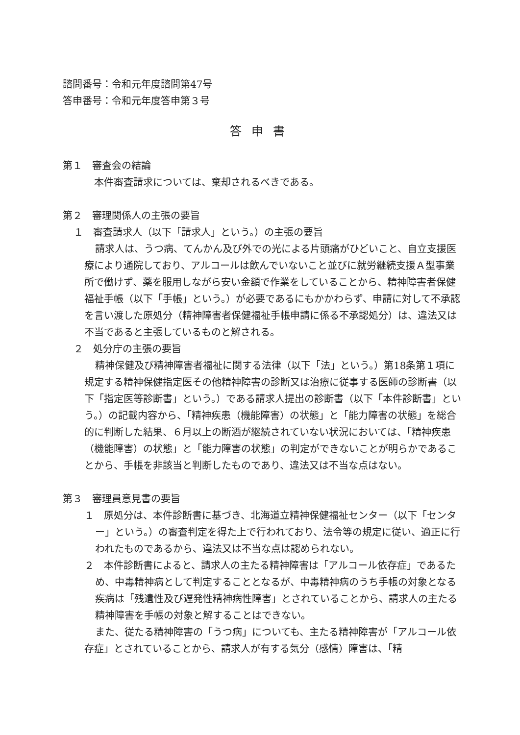諮問番号：令和元年度諮問第47号
答申番号：令和元年度答申第３号
答申書
第１　審査会の結論
本件審査請求については、棄却されるべきである。
第２　審理関係人の主張の要旨
１　審査請求人（以下「請求人」という。）の主張の要旨
請求人は、うつ病、てんかん及び外での光による片頭痛がひどいこと、自立支援医療により通院しており、アルコールは飲んでいないこと並びに就労継続支援Ａ型事業所で働けず、薬を服用しながら安い金額で作業をしていることから、精神障害者保健福祉手帳（以下「手帳」という。）が必要であるにもかかわらず、申請に対して不承認を言い渡した原処分（精神障害者保健福祉手帳申請に係る不承認処分）は、違法又は不当であると主張しているものと解される。
２　処分庁の主張の要旨
精神保健及び精神障害者福祉に関する法律（以下「法」という。）第18条第１項に規定する精神保健指定医その他精神障害の診断又は治療に従事する医師の診断書（以下「指定医等診断書」という。）である請求人提出の診断書（以下「本件診断書」という。）の記載内容から、「精神疾患（機能障害）の状態」と「能力障害の状態」を総合的に判断した結果、６月以上の断酒が継続されていない状況においては、「精神疾患（機能障害）の状態」と「能力障害の状態」の判定ができないことが明らかであることから、手帳を非該当と判断したものであり、違法又は不当な点はない。
第３　審理員意見書の要旨
１　原処分は、本件診断書に基づき、北海道立精神保健福祉センター（以下「センター」という。）の審査判定を得た上で行われており、法令等の規定に従い、適正に行われたものであるから、違法又は不当な点は認められない。
２　本件診断書によると、請求人の主たる精神障害は「アルコール依存症」であるため、中毒精神病として判定することとなるが、中毒精神病のうち手帳の対象となる疾病は「残遺性及び遅発性精神病性障害」とされていることから、請求人の主たる精神障害を手帳の対象と解することはできない。
また、従たる精神障害の「うつ病」についても、主たる精神障害が「アルコール依存症」とされていることから、請求人が有する気分（感情）障害は、「精